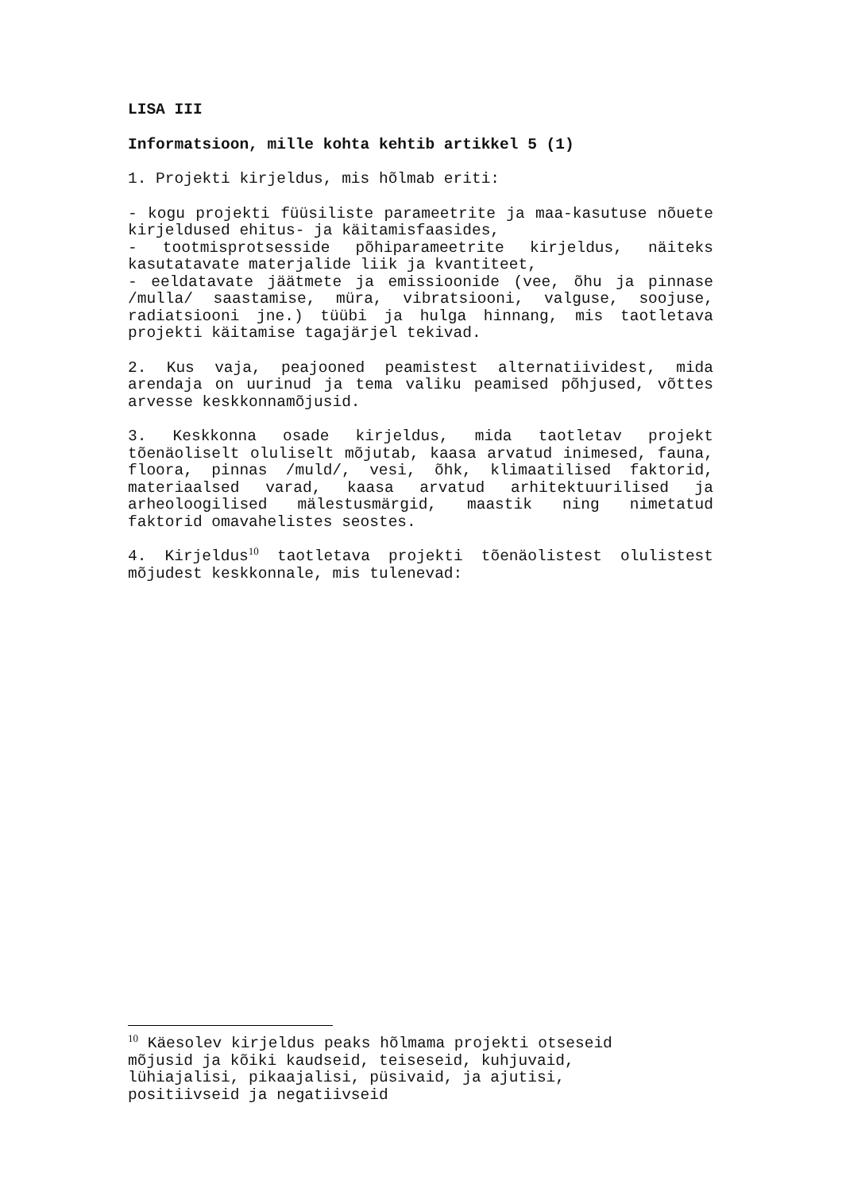LISA III
Informatsioon, mille kohta kehtib artikkel 5 (1)
1. Projekti kirjeldus, mis hõlmab eriti:
- kogu projekti füüsiliste parameetrite ja maa-kasutuse nõuete kirjeldused ehitus- ja käitamisfaasides,
- tootmisprotsesside põhiparameetrite kirjeldus, näiteks kasutatavate materjalide liik ja kvantiteet,
- eeldatavate jäätmete ja emissioonide (vee, õhu ja pinnase /mulla/ saastamise, müra, vibratsiooni, valguse, soojuse, radiatsiooni jne.) tüübi ja hulga hinnang, mis taotletava projekti käitamise tagajärjel tekivad.
2. Kus vaja, peajooned peamistest alternatiividest, mida arendaja on uurinud ja tema valiku peamised põhjused, võttes arvesse keskkonnamõjusid.
3. Keskkonna osade kirjeldus, mida taotletav projekt tõenäoliselt oluliselt mõjutab, kaasa arvatud inimesed, fauna, floora, pinnas /muld/, vesi, õhk, klimaatilised faktorid, materiaalsed varad, kaasa arvatud arhitektuurilised ja arheoloogilised mälestusmärgid, maastik ning nimetatud faktorid omavahelistes seostes.
4. Kirjeldus<sup>10</sup> taotletava projekti tõenäolistest olulistest mõjudest keskkonnale, mis tulenevad:
<sup>10</sup> Käesolev kirjeldus peaks hõlmama projekti otseseid
mõjusid ja kõiki kaudseid, teiseseid, kuhjuvaid,
lühiajalisi, pikaajalisi, püsivaid, ja ajutisi,
positiivseid ja negatiivseid